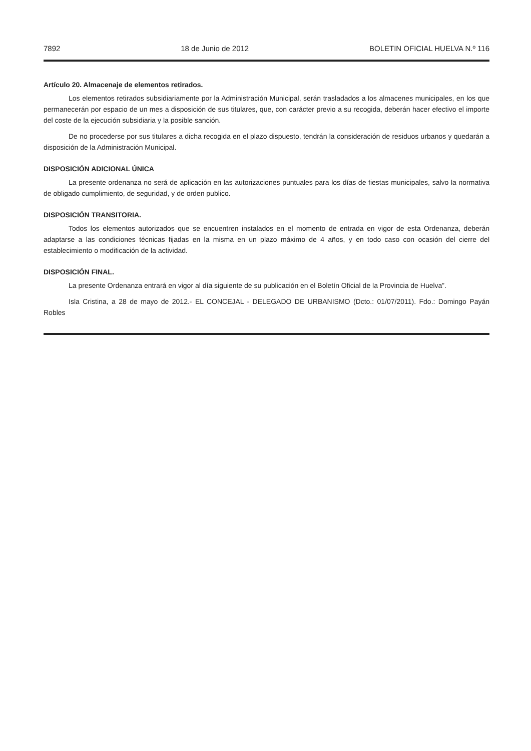7892 18 de Junio de 2012 BOLETIN OFICIAL HUELVA N.º 116
Artículo 20. Almacenaje de elementos retirados.
Los elementos retirados subsidiariamente por la Administración Municipal, serán trasladados a los almacenes municipales, en los que permanecerán por espacio de un mes a disposición de sus titulares, que, con carácter previo a su recogida, deberán hacer efectivo el importe del coste de la ejecución subsidiaria y la posible sanción.
De no procederse por sus titulares a dicha recogida en el plazo dispuesto, tendrán la consideración de residuos urbanos y quedarán a disposición de la Administración Municipal.
DISPOSICIÓN ADICIONAL ÚNICA
La presente ordenanza no será de aplicación en las autorizaciones puntuales para los días de fiestas municipales, salvo la normativa de obligado cumplimiento, de seguridad, y de orden publico.
DISPOSICIÓN TRANSITORIA.
Todos los elementos autorizados que se encuentren instalados en el momento de entrada en vigor de esta Ordenanza, deberán adaptarse a las condiciones técnicas fijadas en la misma en un plazo máximo de 4 años, y en todo caso con ocasión del cierre del establecimiento o modificación de la actividad.
DISPOSICIÓN FINAL.
La presente Ordenanza entrará en vigor al día siguiente de su publicación en el Boletín Oficial de la Provincia de Huelva”.
Isla Cristina, a 28 de mayo de 2012.- EL CONCEJAL - DELEGADO DE URBANISMO (Dcto.: 01/07/2011). Fdo.: Domingo Payán Robles